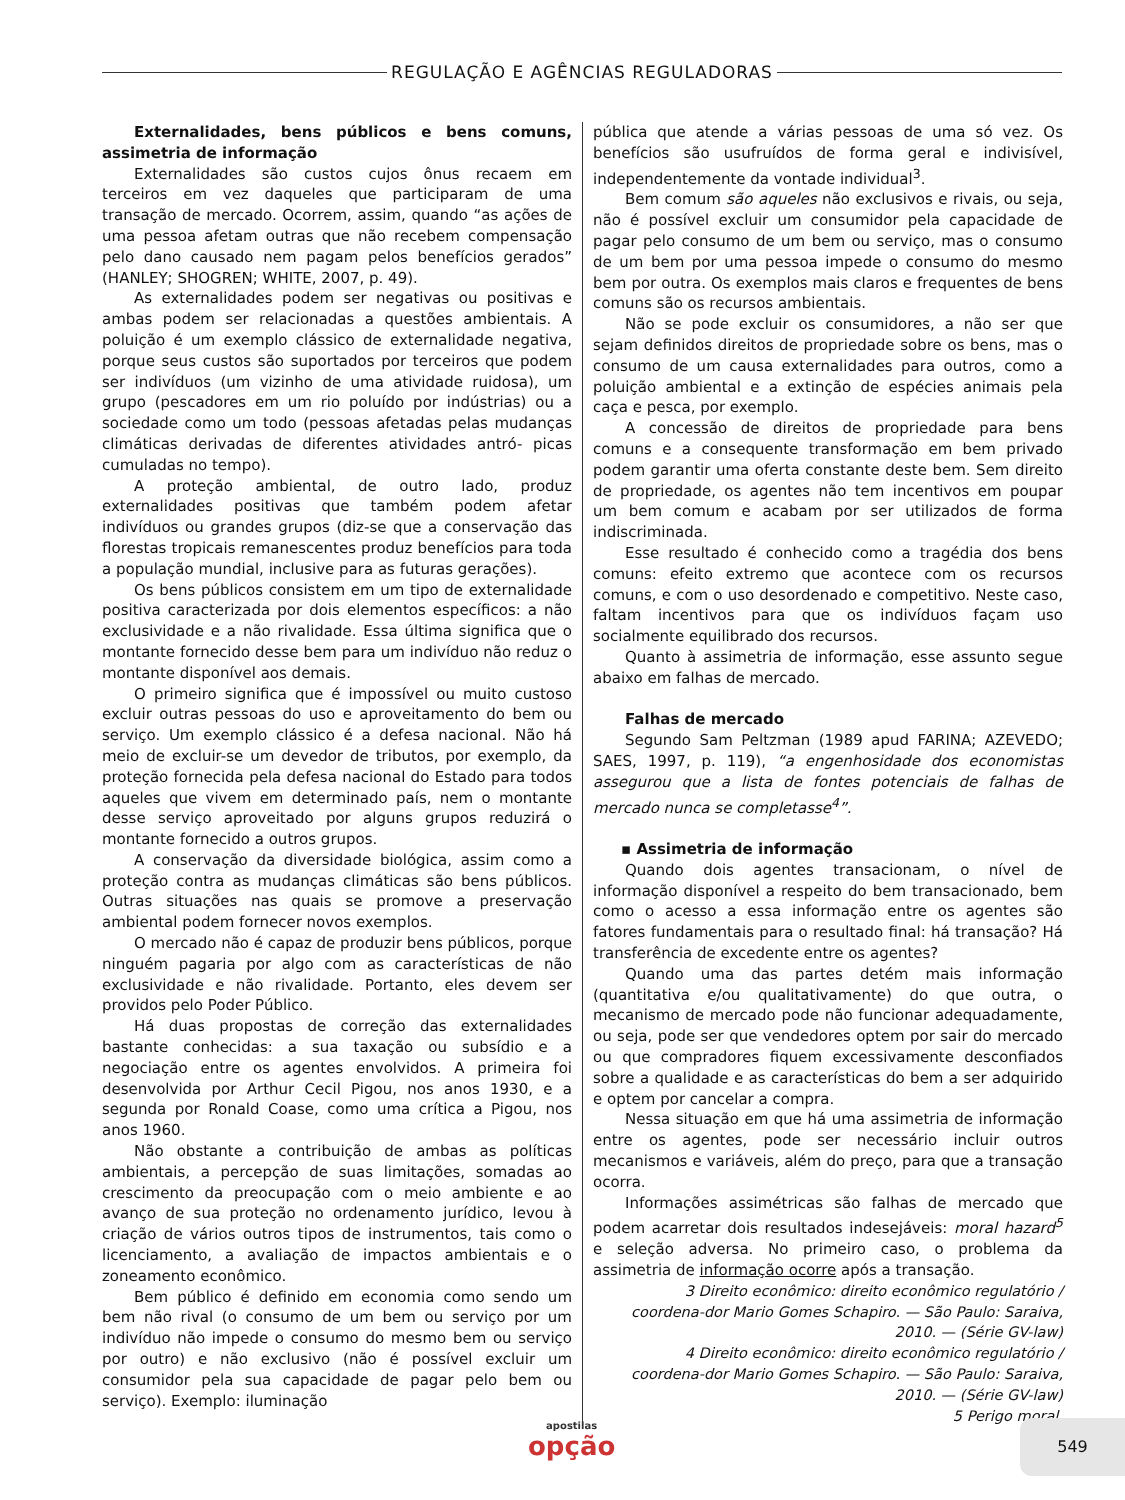REGULAÇÃO E AGÊNCIAS REGULADORAS
Externalidades, bens públicos e bens comuns, assimetria de informação
Externalidades são custos cujos ônus recaem em terceiros em vez daqueles que participaram de uma transação de mercado. Ocorrem, assim, quando “as ações de uma pessoa afetam outras que não recebem compensação pelo dano causado nem pagam pelos benefícios gerados” (HANLEY; SHOGREN; WHITE, 2007, p. 49).
As externalidades podem ser negativas ou positivas e ambas podem ser relacionadas a questões ambientais. A poluição é um exemplo clássico de externalidade negativa, porque seus custos são suportados por terceiros que podem ser indivíduos (um vizinho de uma atividade ruidosa), um grupo (pescadores em um rio poluído por indústrias) ou a sociedade como um todo (pessoas afetadas pelas mudanças climáticas derivadas de diferentes atividades antró- picas cumuladas no tempo).
A proteção ambiental, de outro lado, produz externalidades positivas que também podem afetar indivíduos ou grandes grupos (diz-se que a conservação das florestas tropicais remanescentes produz benefícios para toda a população mundial, inclusive para as futuras gerações).
Os bens públicos consistem em um tipo de externalidade positiva caracterizada por dois elementos específicos: a não exclusividade e a não rivalidade. Essa última significa que o montante fornecido desse bem para um indivíduo não reduz o montante disponível aos demais.
O primeiro significa que é impossível ou muito custoso excluir outras pessoas do uso e aproveitamento do bem ou serviço. Um exemplo clássico é a defesa nacional. Não há meio de excluir-se um devedor de tributos, por exemplo, da proteção fornecida pela defesa nacional do Estado para todos aqueles que vivem em determinado país, nem o montante desse serviço aproveitado por alguns grupos reduzirá o montante fornecido a outros grupos.
A conservação da diversidade biológica, assim como a proteção contra as mudanças climáticas são bens públicos. Outras situações nas quais se promove a preservação ambiental podem fornecer novos exemplos.
O mercado não é capaz de produzir bens públicos, porque ninguém pagaria por algo com as características de não exclusividade e não rivalidade. Portanto, eles devem ser providos pelo Poder Público.
Há duas propostas de correção das externalidades bastante conhecidas: a sua taxação ou subsídio e a negociação entre os agentes envolvidos. A primeira foi desenvolvida por Arthur Cecil Pigou, nos anos 1930, e a segunda por Ronald Coase, como uma crítica a Pigou, nos anos 1960.
Não obstante a contribuição de ambas as políticas ambientais, a percepção de suas limitações, somadas ao crescimento da preocupação com o meio ambiente e ao avanço de sua proteção no ordenamento jurídico, levou à criação de vários outros tipos de instrumentos, tais como o licenciamento, a avaliação de impactos ambientais e o zoneamento econômico.
Bem público é definido em economia como sendo um bem não rival (o consumo de um bem ou serviço por um indivíduo não impede o consumo do mesmo bem ou serviço por outro) e não exclusivo (não é possível excluir um consumidor pela sua capacidade de pagar pelo bem ou serviço). Exemplo: iluminação
pública que atende a várias pessoas de uma só vez. Os benefícios são usufruídos de forma geral e indivisível, independentemente da vontade individual<sup>3</sup>.
Bem comum são aqueles não exclusivos e rivais, ou seja, não é possível excluir um consumidor pela capacidade de pagar pelo consumo de um bem ou serviço, mas o consumo de um bem por uma pessoa impede o consumo do mesmo bem por outra. Os exemplos mais claros e frequentes de bens comuns são os recursos ambientais.
Não se pode excluir os consumidores, a não ser que sejam definidos direitos de propriedade sobre os bens, mas o consumo de um causa externalidades para outros, como a poluição ambiental e a extinção de espécies animais pela caça e pesca, por exemplo.
A concessão de direitos de propriedade para bens comuns e a consequente transformação em bem privado podem garantir uma oferta constante deste bem. Sem direito de propriedade, os agentes não tem incentivos em poupar um bem comum e acabam por ser utilizados de forma indiscriminada.
Esse resultado é conhecido como a tragédia dos bens comuns: efeito extremo que acontece com os recursos comuns, e com o uso desordenado e competitivo. Neste caso, faltam incentivos para que os indivíduos façam uso socialmente equilibrado dos recursos.
Quanto à assimetria de informação, esse assunto segue abaixo em falhas de mercado.
Falhas de mercado
Segundo Sam Peltzman (1989 apud FARINA; AZEVEDO; SAES, 1997, p. 119), “a engenhosidade dos economistas assegurou que a lista de fontes potenciais de falhas de mercado nunca se completasse<sup>4</sup>”.
▪ Assimetria de informação
Quando dois agentes transacionam, o nível de informação disponível a respeito do bem transacionado, bem como o acesso a essa informação entre os agentes são fatores fundamentais para o resultado final: há transação? Há transferência de excedente entre os agentes?
Quando uma das partes detém mais informação (quantitativa e/ou qualitativamente) do que outra, o mecanismo de mercado pode não funcionar adequadamente, ou seja, pode ser que vendedores optem por sair do mercado ou que compradores fiquem excessivamente desconfiados sobre a qualidade e as características do bem a ser adquirido e optem por cancelar a compra.
Nessa situação em que há uma assimetria de informação entre os agentes, pode ser necessário incluir outros mecanismos e variáveis, além do preço, para que a transação ocorra.
Informações assimétricas são falhas de mercado que podem acarretar dois resultados indesejáveis: moral hazard<sup>5</sup> e seleção adversa. No primeiro caso, o problema da assimetria de informação ocorre após a transação.
3 Direito econômico: direito econômico regulatório / coordena-dor Mario Gomes Schapiro. — São Paulo: Saraiva, 2010. — (Série GV-law)
4 Direito econômico: direito econômico regulatório / coordena-dor Mario Gomes Schapiro. — São Paulo: Saraiva, 2010. — (Série GV-law)
5 Perigo moral.
apostilas
opção
549